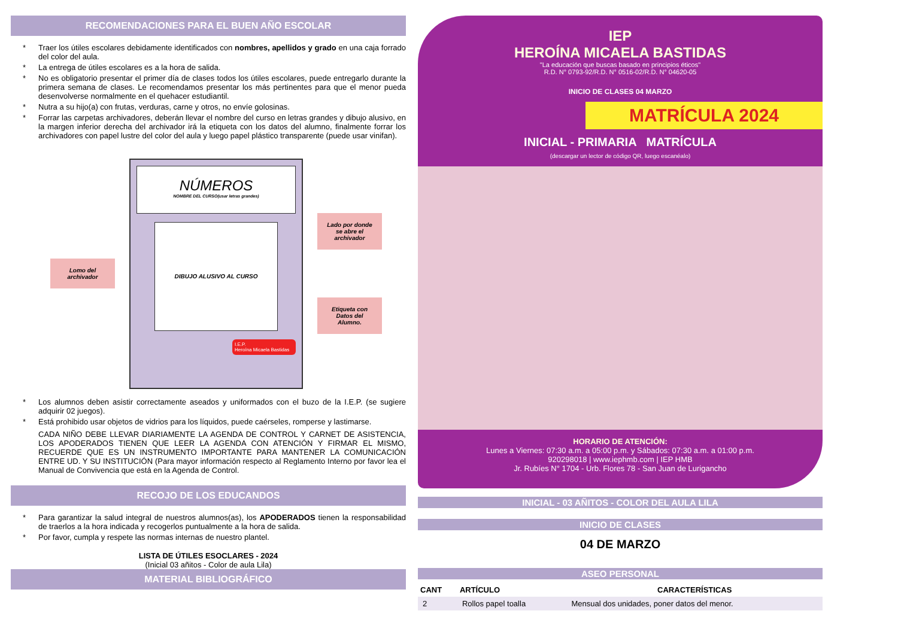RECOMENDACIONES PARA EL BUEN AÑO ESCOLAR
Traer los útiles escolares debidamente identificados con nombres, apellidos y grado en una caja forrado del color del aula.
La entrega de útiles escolares es a la hora de salida.
No es obligatorio presentar el primer día de clases todos los útiles escolares, puede entregarlo durante la primera semana de clases. Le recomendamos presentar los más pertinentes para que el menor pueda desenvolverse normalmente en el quehacer estudiantil.
Nutra a su hijo(a) con frutas, verduras, carne y otros, no envíe golosinas.
Forrar las carpetas archivadores, deberán llevar el nombre del curso en letras grandes y dibujo alusivo, en la margen inferior derecha del archivador irá la etiqueta con los datos del alumno, finalmente forrar los archivadores con papel lustre del color del aula y luego papel plástico transparente (puede usar vinifan).
Lomo del archivador
NÚMEROS
NOMBRE DEL CURSO(usar letras grandes)
DIBUJO ALUSIVO AL CURSO
I.E.P.
Heroína Micaela Bastidas
Lado por donde se abre el archivador
Etiqueta con Datos del Alumno.
Los alumnos deben asistir correctamente aseados y uniformados con el buzo de la I.E.P. (se sugiere adquirir 02 juegos).
Está prohibido usar objetos de vidrios para los líquidos, puede caérseles, romperse y lastimarse.
CADA NIÑO DEBE LLEVAR DIARIAMENTE LA AGENDA DE CONTROL Y CARNET DE ASISTENCIA, LOS APODERADOS TIENEN QUE LEER LA AGENDA CON ATENCIÓN Y FIRMAR EL MISMO, RECUERDE QUE ES UN INSTRUMENTO IMPORTANTE PARA MANTENER LA COMUNICACIÓN ENTRE UD. Y SU INSTITUCIÓN (Para mayor información respecto al Reglamento Interno por favor lea el Manual de Convivencia que está en la Agenda de Control.
RECOJO DE LOS EDUCANDOS
Para garantizar la salud integral de nuestros alumnos(as), los APODERADOS tienen la responsabilidad de traerlos a la hora indicada y recogerlos puntualmente a la hora de salida.
Por favor, cumpla y respete las normas internas de nuestro plantel.
LISTA DE ÚTILES ESOCLARES - 2024
(Inicial 03 añitos - Color de aula Lila)
MATERIAL BIBLIOGRÁFICO
IEP
HEROÍNA MICAELA BASTIDAS
"La educación que buscas basado en principios éticos"
R.D. N° 0793-92/R.D. N° 0516-02/R.D. N° 04620-05
INICIO DE CLASES 04 MARZO
MATRÍCULA 2024
INICIAL - PRIMARIA MATRÍCULA
(descargar un lector de código QR, luego escanéalo)
HORARIO DE ATENCIÓN:
Lunes a Viernes: 07:30 a.m. a 05:00 p.m. y Sábados: 07:30 a.m. a 01:00 p.m.
920298018 | www.iephmb.com | IEP HMB
Jr. Rubíes N° 1704 - Urb. Flores 78 - San Juan de Lurigancho
INICIAL - 03 AÑITOS - COLOR DEL AULA LILA
INICIO DE CLASES
04 DE MARZO
ASEO PERSONAL
| CANT | ARTÍCULO | CARACTERÍSTICAS |
| --- | --- | --- |
| 2 | Rollos papel toalla | Mensual dos unidades, poner datos del menor. |